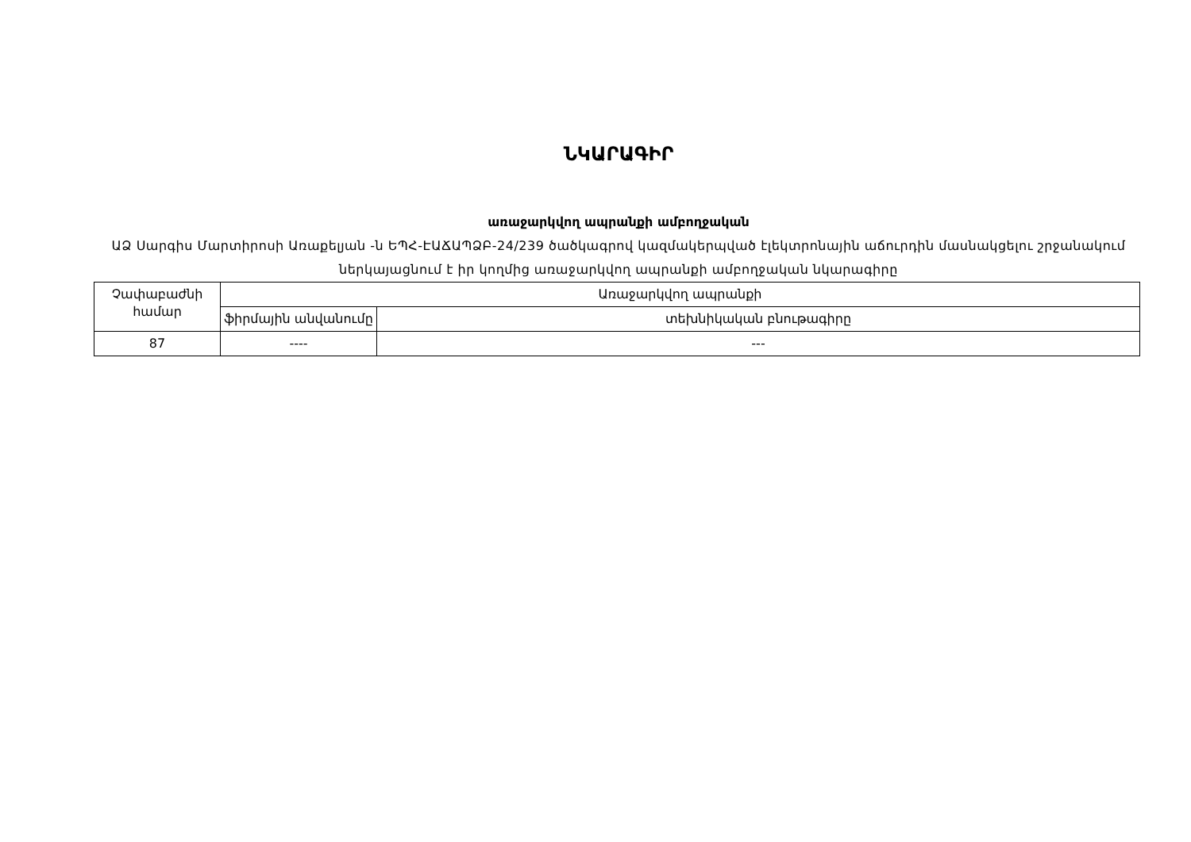ՆԿԱՐԱԳԻՐ
առաջարկվող ապրանքի ամբողջական
ԱՁ Սարգիս Մարտիրոսի Առաքելյան -ն ԵՊՀ-ԷԱՃԱՊՁԲ-24/239 ծածկագրով կազմակերպված էլեկտրոնային աճուրդին մասնակցելու շրջանակում ներկայացնում է իր կողմից առաջարկվող ապրանքի ամբողջական նկարագիրը
| Չափաբաժնի համար | Առաջարկվող ապրանքի | |
| --- | --- | --- |
| | ֆիրմային անվանումը | տեխնիկական բնութագիրը |
| 87 | ---- | --- |